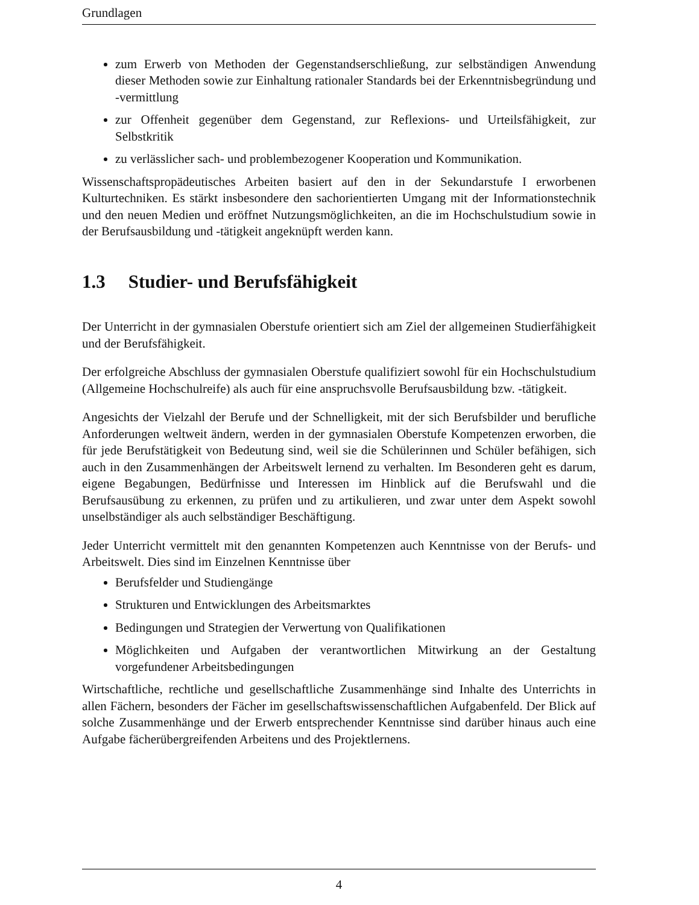Grundlagen
zum Erwerb von Methoden der Gegenstandserschließung, zur selbständigen Anwendung dieser Methoden sowie zur Einhaltung rationaler Standards bei der Erkenntnisbegründung und -vermittlung
zur Offenheit gegenüber dem Gegenstand, zur Reflexions- und Urteilsfähigkeit, zur Selbstkritik
zu verlässlicher sach- und problembezogener Kooperation und Kommunikation.
Wissenschaftspropädeutisches Arbeiten basiert auf den in der Sekundarstufe I erworbenen Kulturtechniken. Es stärkt insbesondere den sachorientierten Umgang mit der Informationstechnik und den neuen Medien und eröffnet Nutzungsmöglichkeiten, an die im Hochschulstudium sowie in der Berufsausbildung und -tätigkeit angeknüpft werden kann.
1.3 Studier- und Berufsfähigkeit
Der Unterricht in der gymnasialen Oberstufe orientiert sich am Ziel der allgemeinen Studierfähigkeit und der Berufsfähigkeit.
Der erfolgreiche Abschluss der gymnasialen Oberstufe qualifiziert sowohl für ein Hochschulstudium (Allgemeine Hochschulreife) als auch für eine anspruchsvolle Berufsausbildung bzw. -tätigkeit.
Angesichts der Vielzahl der Berufe und der Schnelligkeit, mit der sich Berufsbilder und berufliche Anforderungen weltweit ändern, werden in der gymnasialen Oberstufe Kompetenzen erworben, die für jede Berufstätigkeit von Bedeutung sind, weil sie die Schülerinnen und Schüler befähigen, sich auch in den Zusammenhängen der Arbeitswelt lernend zu verhalten. Im Besonderen geht es darum, eigene Begabungen, Bedürfnisse und Interessen im Hinblick auf die Berufswahl und die Berufsausübung zu erkennen, zu prüfen und zu artikulieren, und zwar unter dem Aspekt sowohl unselbständiger als auch selbständiger Beschäftigung.
Jeder Unterricht vermittelt mit den genannten Kompetenzen auch Kenntnisse von der Berufs- und Arbeitswelt. Dies sind im Einzelnen Kenntnisse über
Berufsfelder und Studiengänge
Strukturen und Entwicklungen des Arbeitsmarktes
Bedingungen und Strategien der Verwertung von Qualifikationen
Möglichkeiten und Aufgaben der verantwortlichen Mitwirkung an der Gestaltung vorgefundener Arbeitsbedingungen
Wirtschaftliche, rechtliche und gesellschaftliche Zusammenhänge sind Inhalte des Unterrichts in allen Fächern, besonders der Fächer im gesellschaftswissenschaftlichen Aufgabenfeld. Der Blick auf solche Zusammenhänge und der Erwerb entsprechender Kenntnisse sind darüber hinaus auch eine Aufgabe fächerübergreifenden Arbeitens und des Projektlernens.
4